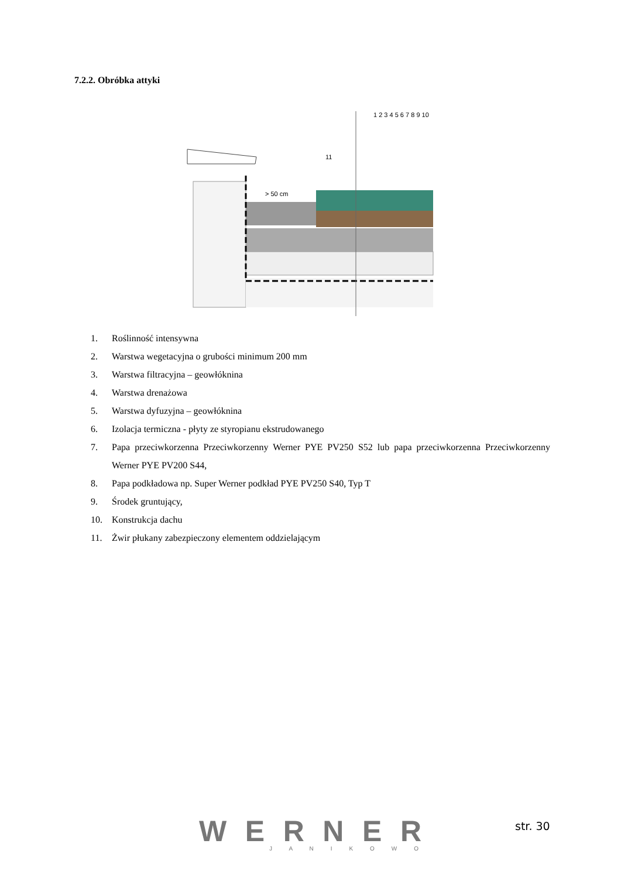7.2.2. Obróbka attyki
1 2 3 4 5 6 7 8 9 10
11
> 50 cm
1. Roślinność intensywna
2. Warstwa wegetacyjna o grubości minimum 200 mm
3. Warstwa filtracyjna – geowłóknina
4. Warstwa drenażowa
5. Warstwa dyfuzyjna – geowłóknina
6. Izolacja termiczna - płyty ze styropianu ekstrudowanego
7. Papa przeciwkorzenna Przeciwkorzenny Werner PYE PV250 S52 lub papa przeciwkorzenna Przeciwkorzenny Werner PYE PV200 S44,
8. Papa podkładowa np. Super Werner podkład PYE PV250 S40, Typ T
9. Środek gruntujący,
10. Konstrukcja dachu
11. Żwir płukany zabezpieczony elementem oddzielającym
WERNER
J A N I K O W O
str. 30